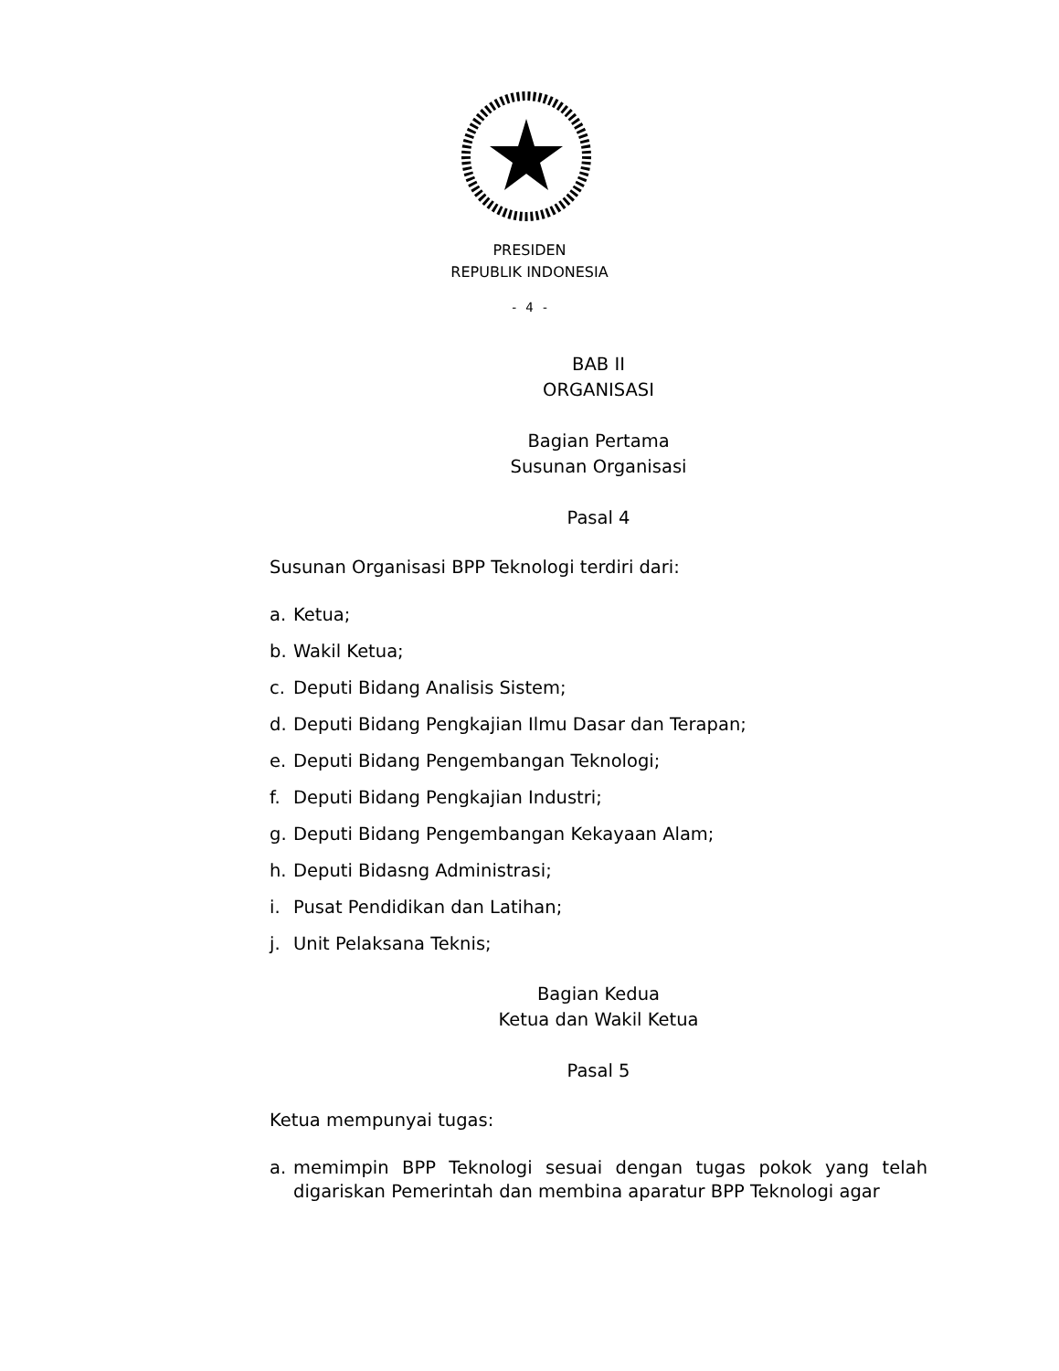PRESIDEN
REPUBLIK INDONESIA
- 4 -
BAB II
ORGANISASI
Bagian Pertama
Susunan Organisasi
Pasal 4
Susunan Organisasi BPP Teknologi terdiri dari:
a. Ketua;
b. Wakil Ketua;
c. Deputi Bidang Analisis Sistem;
d. Deputi Bidang Pengkajian Ilmu Dasar dan Terapan;
e. Deputi Bidang Pengembangan Teknologi;
f. Deputi Bidang Pengkajian Industri;
g. Deputi Bidang Pengembangan Kekayaan Alam;
h. Deputi Bidasng Administrasi;
i. Pusat Pendidikan dan Latihan;
j. Unit Pelaksana Teknis;
Bagian Kedua
Ketua dan Wakil Ketua
Pasal 5
Ketua mempunyai tugas:
a. memimpin BPP Teknologi sesuai dengan tugas pokok yang telah digariskan Pemerintah dan membina aparatur BPP Teknologi agar